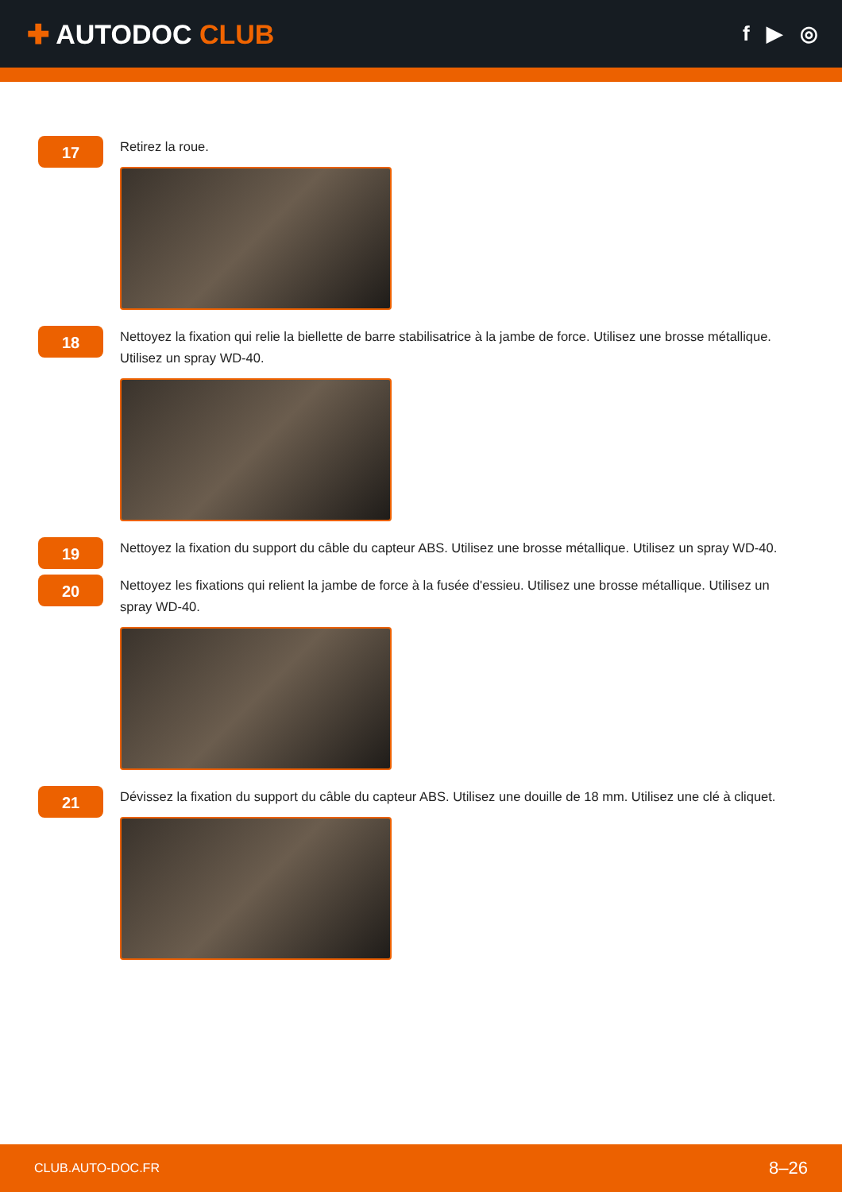✚ AUTODOC CLUB
f ▶ ◎
17
Retirez la roue.
18
Nettoyez la fixation qui relie la biellette de barre stabilisatrice à la jambe de force. Utilisez une brosse métallique. Utilisez un spray WD-40.
19
Nettoyez la fixation du support du câble du capteur ABS. Utilisez une brosse métallique. Utilisez un spray WD-40.
20
Nettoyez les fixations qui relient la jambe de force à la fusée d'essieu. Utilisez une brosse métallique. Utilisez un spray WD-40.
21
Dévissez la fixation du support du câble du capteur ABS. Utilisez une douille de 18 mm. Utilisez une clé à cliquet.
CLUB.AUTO-DOC.FR 8–26